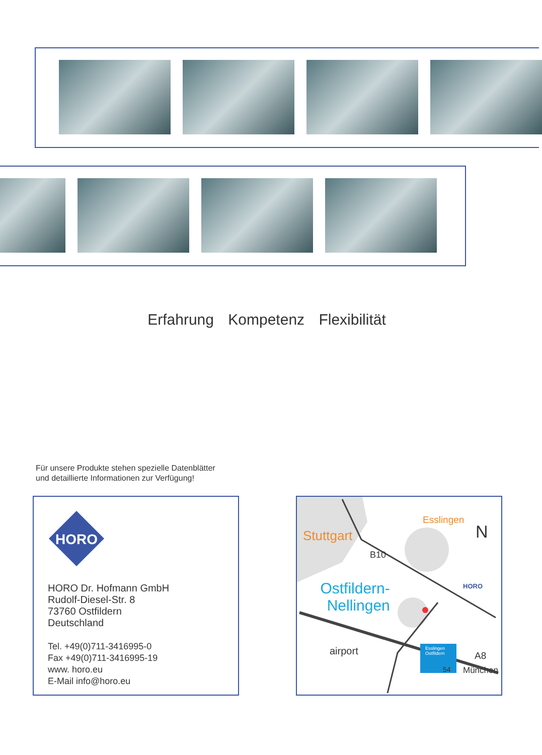Erfahrung Kompetenz Flexibilität
Für unsere Produkte stehen spezielle Datenblätter
und detaillierte Informationen zur Verfügung!
HORO
HORO Dr. Hofmann GmbH
Rudolf-Diesel-Str. 8
73760 Ostfildern
Deutschland
Tel. +49(0)711-3416995-0
Fax +49(0)711-3416995-19
www. horo.eu
E-Mail info@horo.eu
Stuttgart
Esslingen
N
B10
Ostfildern-
Nellingen
HORO
airport Esslingen
Ostfildern
54
A8
München